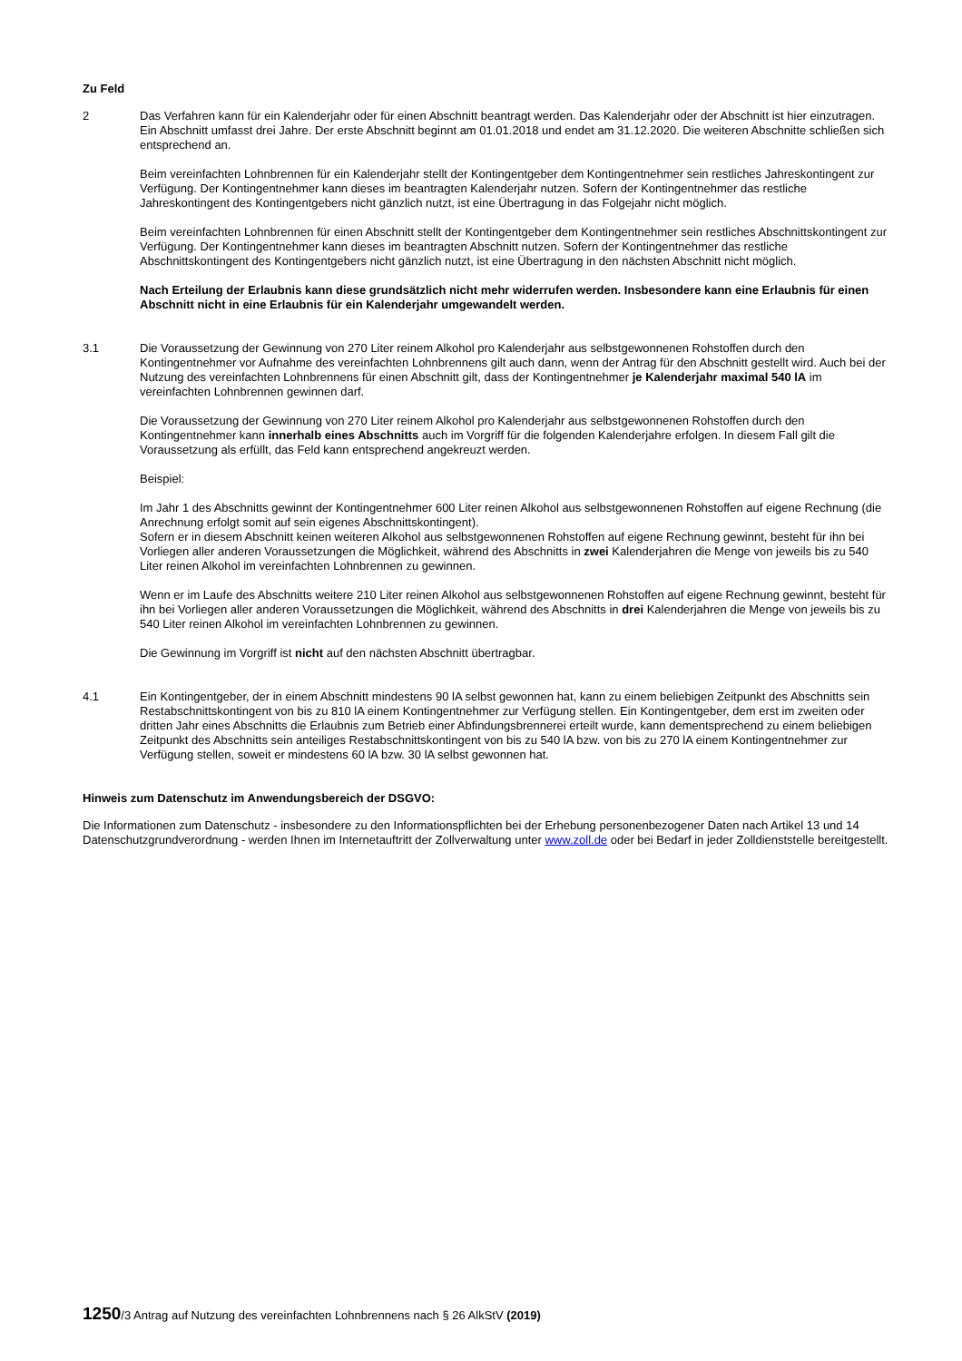Zu Feld
2 Das Verfahren kann für ein Kalenderjahr oder für einen Abschnitt beantragt werden. Das Kalenderjahr oder der Abschnitt ist hier einzutragen. Ein Abschnitt umfasst drei Jahre. Der erste Abschnitt beginnt am 01.01.2018 und endet am 31.12.2020. Die weiteren Abschnitte schließen sich entsprechend an.
Beim vereinfachten Lohnbrennen für ein Kalenderjahr stellt der Kontingentgeber dem Kontingentnehmer sein restliches Jahreskontingent zur Verfügung. Der Kontingentnehmer kann dieses im beantragten Kalenderjahr nutzen. Sofern der Kontingentnehmer das restliche Jahreskontingent des Kontingentgebers nicht gänzlich nutzt, ist eine Übertragung in das Folgejahr nicht möglich.
Beim vereinfachten Lohnbrennen für einen Abschnitt stellt der Kontingentgeber dem Kontingentnehmer sein restliches Abschnittskontingent zur Verfügung. Der Kontingentnehmer kann dieses im beantragten Abschnitt nutzen. Sofern der Kontingentnehmer das restliche Abschnittskontingent des Kontingentgebers nicht gänzlich nutzt, ist eine Übertragung in den nächsten Abschnitt nicht möglich.
Nach Erteilung der Erlaubnis kann diese grundsätzlich nicht mehr widerrufen werden. Insbesondere kann eine Erlaubnis für einen Abschnitt nicht in eine Erlaubnis für ein Kalenderjahr umgewandelt werden.
3.1 Die Voraussetzung der Gewinnung von 270 Liter reinem Alkohol pro Kalenderjahr aus selbstgewonnenen Rohstoffen durch den Kontingentnehmer vor Aufnahme des vereinfachten Lohnbrennens gilt auch dann, wenn der Antrag für den Abschnitt gestellt wird. Auch bei der Nutzung des vereinfachten Lohnbrennens für einen Abschnitt gilt, dass der Kontingentnehmer je Kalenderjahr maximal 540 lA im vereinfachten Lohnbrennen gewinnen darf.
Die Voraussetzung der Gewinnung von 270 Liter reinem Alkohol pro Kalenderjahr aus selbstgewonnenen Rohstoffen durch den Kontingentnehmer kann innerhalb eines Abschnitts auch im Vorgriff für die folgenden Kalenderjahre erfolgen. In diesem Fall gilt die Voraussetzung als erfüllt, das Feld kann entsprechend angekreuzt werden.
Beispiel:
Im Jahr 1 des Abschnitts gewinnt der Kontingentnehmer 600 Liter reinen Alkohol aus selbstgewonnenen Rohstoffen auf eigene Rechnung (die Anrechnung erfolgt somit auf sein eigenes Abschnittskontingent).
Sofern er in diesem Abschnitt keinen weiteren Alkohol aus selbstgewonnenen Rohstoffen auf eigene Rechnung gewinnt, besteht für ihn bei Vorliegen aller anderen Voraussetzungen die Möglichkeit, während des Abschnitts in zwei Kalenderjahren die Menge von jeweils bis zu 540 Liter reinen Alkohol im vereinfachten Lohnbrennen zu gewinnen.
Wenn er im Laufe des Abschnitts weitere 210 Liter reinen Alkohol aus selbstgewonnenen Rohstoffen auf eigene Rechnung gewinnt, besteht für ihn bei Vorliegen aller anderen Voraussetzungen die Möglichkeit, während des Abschnitts in drei Kalenderjahren die Menge von jeweils bis zu 540 Liter reinen Alkohol im vereinfachten Lohnbrennen zu gewinnen.
Die Gewinnung im Vorgriff ist nicht auf den nächsten Abschnitt übertragbar.
4.1 Ein Kontingentgeber, der in einem Abschnitt mindestens 90 lA selbst gewonnen hat, kann zu einem beliebigen Zeitpunkt des Abschnitts sein Restabschnittskontingent von bis zu 810 lA einem Kontingentnehmer zur Verfügung stellen. Ein Kontingentgeber, dem erst im zweiten oder dritten Jahr eines Abschnitts die Erlaubnis zum Betrieb einer Abfindungsbrennerei erteilt wurde, kann dementsprechend zu einem beliebigen Zeitpunkt des Abschnitts sein anteiliges Restabschnittskontingent von bis zu 540 lA bzw. von bis zu 270 lA einem Kontingentnehmer zur Verfügung stellen, soweit er mindestens 60 lA bzw. 30 lA selbst gewonnen hat.
Hinweis zum Datenschutz im Anwendungsbereich der DSGVO:
Die Informationen zum Datenschutz - insbesondere zu den Informationspflichten bei der Erhebung personenbezogener Daten nach Artikel 13 und 14 Datenschutzgrundverordnung - werden Ihnen im Internetauftritt der Zollverwaltung unter www.zoll.de oder bei Bedarf in jeder Zolldienststelle bereitgestellt.
1250/3 Antrag auf Nutzung des vereinfachten Lohnbrennens nach § 26 AlkStV (2019)